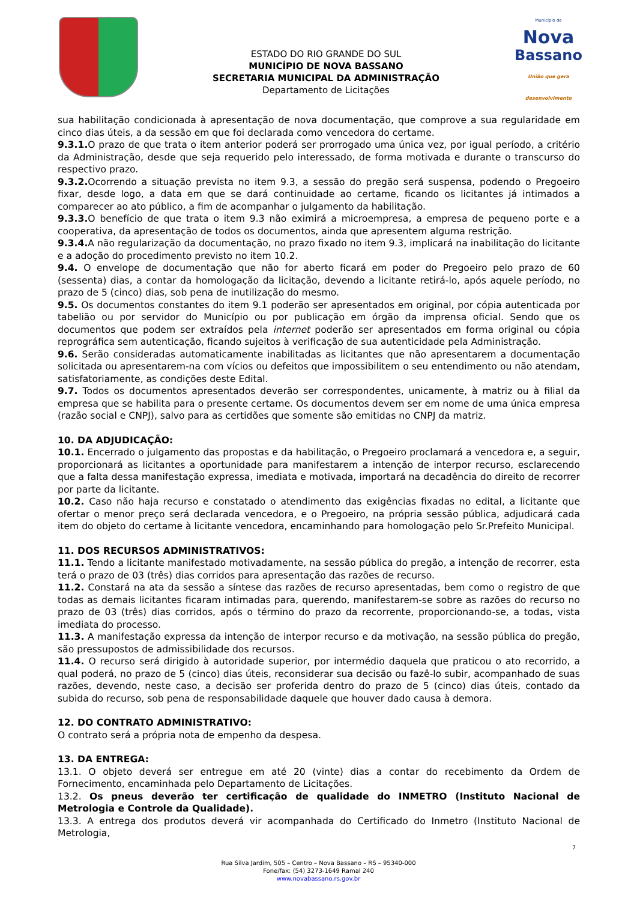ESTADO DO RIO GRANDE DO SUL
MUNICÍPIO DE NOVA BASSANO
SECRETARIA MUNICIPAL DA ADMINISTRAÇÃO
Departamento de Licitações
Município de
Nova
Bassano
União que gera desenvolvimento
sua habilitação condicionada à apresentação de nova documentação, que comprove a sua regularidade em cinco dias úteis, a da sessão em que foi declarada como vencedora do certame.
9.3.1. O prazo de que trata o item anterior poderá ser prorrogado uma única vez, por igual período, a critério da Administração, desde que seja requerido pelo interessado, de forma motivada e durante o transcurso do respectivo prazo.
9.3.2. Ocorrendo a situação prevista no item 9.3, a sessão do pregão será suspensa, podendo o Pregoeiro fixar, desde logo, a data em que se dará continuidade ao certame, ficando os licitantes já intimados a comparecer ao ato público, a fim de acompanhar o julgamento da habilitação.
9.3.3. O benefício de que trata o item 9.3 não eximirá a microempresa, a empresa de pequeno porte e a cooperativa, da apresentação de todos os documentos, ainda que apresentem alguma restrição.
9.3.4. A não regularização da documentação, no prazo fixado no item 9.3, implicará na inabilitação do licitante e a adoção do procedimento previsto no item 10.2.
9.4. O envelope de documentação que não for aberto ficará em poder do Pregoeiro pelo prazo de 60 (sessenta) dias, a contar da homologação da licitação, devendo a licitante retirá-lo, após aquele período, no prazo de 5 (cinco) dias, sob pena de inutilização do mesmo.
9.5. Os documentos constantes do item 9.1 poderão ser apresentados em original, por cópia autenticada por tabelião ou por servidor do Município ou por publicação em órgão da imprensa oficial. Sendo que os documentos que podem ser extraídos pela internet poderão ser apresentados em forma original ou cópia reprográfica sem autenticação, ficando sujeitos à verificação de sua autenticidade pela Administração.
9.6. Serão consideradas automaticamente inabilitadas as licitantes que não apresentarem a documentação solicitada ou apresentarem-na com vícios ou defeitos que impossibilitem o seu entendimento ou não atendam, satisfatoriamente, as condições deste Edital.
9.7. Todos os documentos apresentados deverão ser correspondentes, unicamente, à matriz ou à filial da empresa que se habilita para o presente certame. Os documentos devem ser em nome de uma única empresa (razão social e CNPJ), salvo para as certidões que somente são emitidas no CNPJ da matriz.
10. DA ADJUDICAÇÃO:
10.1. Encerrado o julgamento das propostas e da habilitação, o Pregoeiro proclamará a vencedora e, a seguir, proporcionará as licitantes a oportunidade para manifestarem a intenção de interpor recurso, esclarecendo que a falta dessa manifestação expressa, imediata e motivada, importará na decadência do direito de recorrer por parte da licitante.
10.2. Caso não haja recurso e constatado o atendimento das exigências fixadas no edital, a licitante que ofertar o menor preço será declarada vencedora, e o Pregoeiro, na própria sessão pública, adjudicará cada item do objeto do certame à licitante vencedora, encaminhando para homologação pelo Sr.Prefeito Municipal.
11. DOS RECURSOS ADMINISTRATIVOS:
11.1. Tendo a licitante manifestado motivadamente, na sessão pública do pregão, a intenção de recorrer, esta terá o prazo de 03 (três) dias corridos para apresentação das razões de recurso.
11.2. Constará na ata da sessão a síntese das razões de recurso apresentadas, bem como o registro de que todas as demais licitantes ficaram intimadas para, querendo, manifestarem-se sobre as razões do recurso no prazo de 03 (três) dias corridos, após o término do prazo da recorrente, proporcionando-se, a todas, vista imediata do processo.
11.3. A manifestação expressa da intenção de interpor recurso e da motivação, na sessão pública do pregão, são pressupostos de admissibilidade dos recursos.
11.4. O recurso será dirigido à autoridade superior, por intermédio daquela que praticou o ato recorrido, a qual poderá, no prazo de 5 (cinco) dias úteis, reconsiderar sua decisão ou fazê-lo subir, acompanhado de suas razões, devendo, neste caso, a decisão ser proferida dentro do prazo de 5 (cinco) dias úteis, contado da subida do recurso, sob pena de responsabilidade daquele que houver dado causa à demora.
12. DO CONTRATO ADMINISTRATIVO:
O contrato será a própria nota de empenho da despesa.
13. DA ENTREGA:
13.1. O objeto deverá ser entregue em até 20 (vinte) dias a contar do recebimento da Ordem de Fornecimento, encaminhada pelo Departamento de Licitações.
13.2. Os pneus deverão ter certificação de qualidade do INMETRO (Instituto Nacional de Metrologia e Controle da Qualidade).
13.3. A entrega dos produtos deverá vir acompanhada do Certificado do Inmetro (Instituto Nacional de Metrologia,
7
Rua Silva Jardim, 505 – Centro – Nova Bassano – RS – 95340-000
Fone/fax: (54) 3273-1649 Ramal 240
www.novabassano.rs.gov.br